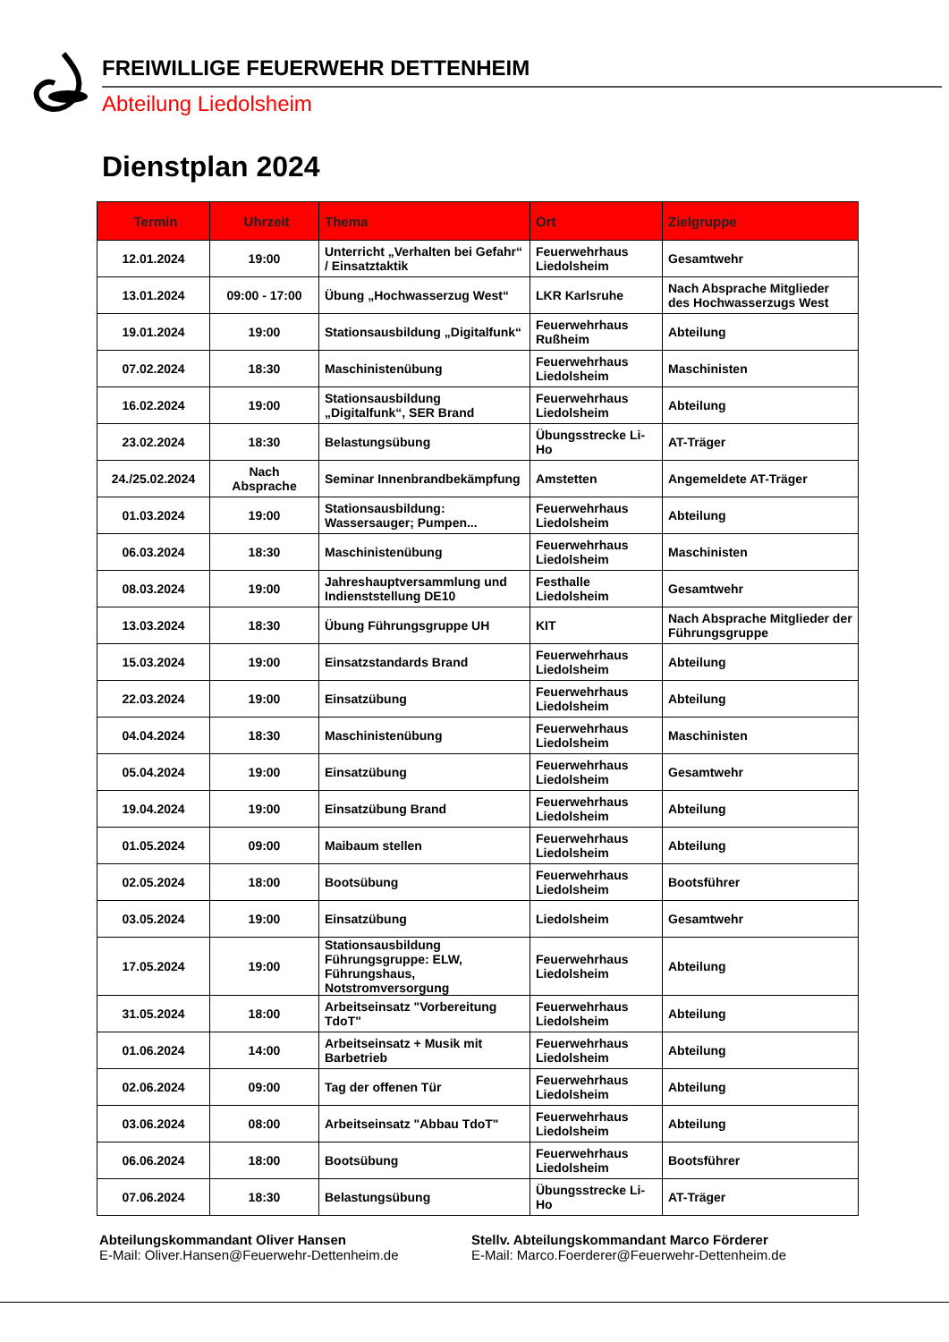FREIWILLIGE FEUERWEHR DETTENHEIM
Abteilung Liedolsheim
Dienstplan 2024
| Termin | Uhrzeit | Thema | Ort | Zielgruppe |
| --- | --- | --- | --- | --- |
| 12.01.2024 | 19:00 | Unterricht „Verhalten bei Gefahr“ / Einsatztaktik | Feuerwehrhaus Liedolsheim | Gesamtwehr |
| 13.01.2024 | 09:00 - 17:00 | Übung „Hochwasserzug West“ | LKR Karlsruhe | Nach Absprache Mitglieder des Hochwasserzugs West |
| 19.01.2024 | 19:00 | Stationsausbildung „Digitalfunk“ | Feuerwehrhaus Rußheim | Abteilung |
| 07.02.2024 | 18:30 | Maschinistenübung | Feuerwehrhaus Liedolsheim | Maschinisten |
| 16.02.2024 | 19:00 | Stationsausbildung „Digitalfunk“, SER Brand | Feuerwehrhaus Liedolsheim | Abteilung |
| 23.02.2024 | 18:30 | Belastungsübung | Übungsstrecke Li-Ho | AT-Träger |
| 24./25.02.2024 | Nach Absprache | Seminar Innenbrandbekämpfung | Amstetten | Angemeldete AT-Träger |
| 01.03.2024 | 19:00 | Stationsausbildung: Wassersauger; Pumpen... | Feuerwehrhaus Liedolsheim | Abteilung |
| 06.03.2024 | 18:30 | Maschinistenübung | Feuerwehrhaus Liedolsheim | Maschinisten |
| 08.03.2024 | 19:00 | Jahreshauptversammlung und Indienststellung DE10 | Festhalle Liedolsheim | Gesamtwehr |
| 13.03.2024 | 18:30 | Übung Führungsgruppe UH | KIT | Nach Absprache Mitglieder der Führungsgruppe |
| 15.03.2024 | 19:00 | Einsatzstandards Brand | Feuerwehrhaus Liedolsheim | Abteilung |
| 22.03.2024 | 19:00 | Einsatzübung | Feuerwehrhaus Liedolsheim | Abteilung |
| 04.04.2024 | 18:30 | Maschinistenübung | Feuerwehrhaus Liedolsheim | Maschinisten |
| 05.04.2024 | 19:00 | Einsatzübung | Feuerwehrhaus Liedolsheim | Gesamtwehr |
| 19.04.2024 | 19:00 | Einsatzübung Brand | Feuerwehrhaus Liedolsheim | Abteilung |
| 01.05.2024 | 09:00 | Maibaum stellen | Feuerwehrhaus Liedolsheim | Abteilung |
| 02.05.2024 | 18:00 | Bootsübung | Feuerwehrhaus Liedolsheim | Bootsführer |
| 03.05.2024 | 19:00 | Einsatzübung | Liedolsheim | Gesamtwehr |
| 17.05.2024 | 19:00 | Stationsausbildung Führungsgruppe: ELW, Führungshaus, Notstromversorgung | Feuerwehrhaus Liedolsheim | Abteilung |
| 31.05.2024 | 18:00 | Arbeitseinsatz "Vorbereitung TdoT" | Feuerwehrhaus Liedolsheim | Abteilung |
| 01.06.2024 | 14:00 | Arbeitseinsatz + Musik mit Barbetrieb | Feuerwehrhaus Liedolsheim | Abteilung |
| 02.06.2024 | 09:00 | Tag der offenen Tür | Feuerwehrhaus Liedolsheim | Abteilung |
| 03.06.2024 | 08:00 | Arbeitseinsatz "Abbau TdoT" | Feuerwehrhaus Liedolsheim | Abteilung |
| 06.06.2024 | 18:00 | Bootsübung | Feuerwehrhaus Liedolsheim | Bootsführer |
| 07.06.2024 | 18:30 | Belastungsübung | Übungsstrecke Li-Ho | AT-Träger |
Abteilungskommandant Oliver Hansen
E-Mail: Oliver.Hansen@Feuerwehr-Dettenheim.de
Stellv. Abteilungskommandant Marco Förderer
E-Mail: Marco.Foerderer@Feuerwehr-Dettenheim.de